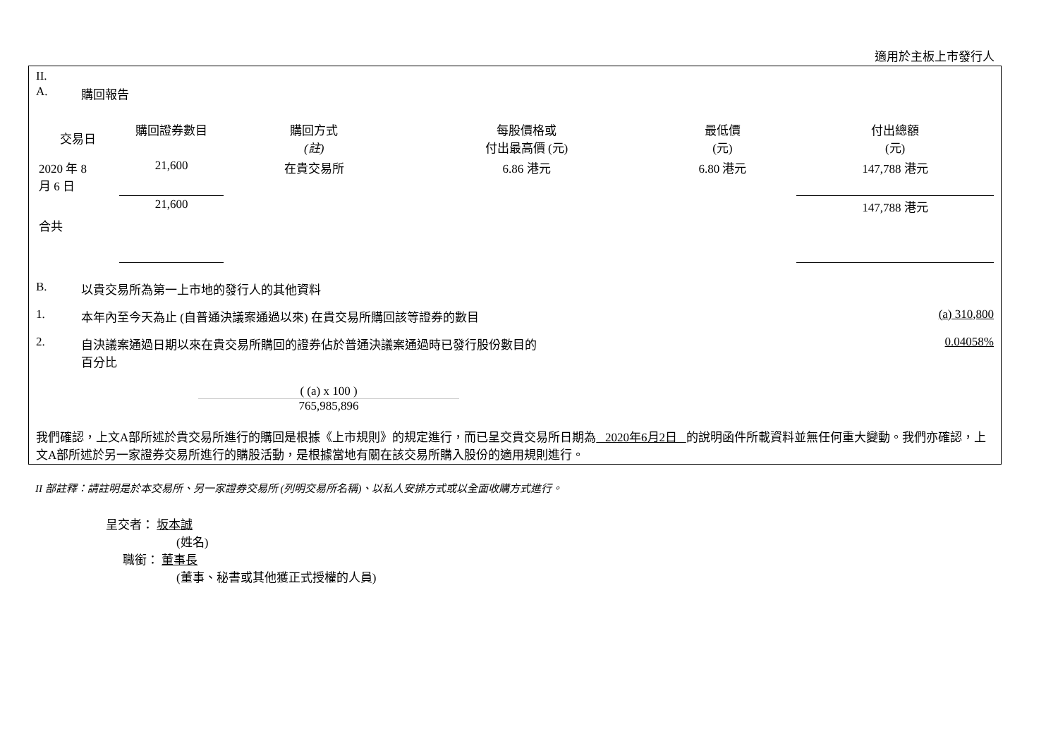適用於主板上市發行人
II.
A. 購回報告
| 交易日 | 購回證券數目 | 購回方式 (註) | 每股價格或 付出最高價 (元) | 最低價 (元) | 付出總額 (元) |
| --- | --- | --- | --- | --- | --- |
| 2020 年 8 月 6 日 | 21,600 | 在貴交易所 | 6.86 港元 | 6.80 港元 | 147,788 港元 |
| 合共 | 21,600 | | | | 147,788 港元 |
B. 以貴交易所為第一上市地的發行人的其他資料
1. 本年內至今天為止 (自普通決議案通過以來) 在貴交易所購回該等證券的數目
(a) 310,800
2. 自決議案通過日期以來在貴交易所購回的證券佔於普通決議案通過時已發行股份數目的
百分比
0.04058%
( (a) x 100 )
765,985,896
我們確認，上文A部所述於貴交易所進行的購回是根據《上市規則》的規定進行，而已呈交貴交易所日期為 2020年6月2日 的說明函件所載資料並無任何重大變動。我們亦確認，上文A部所述於另一家證券交易所進行的購股活動，是根據當地有關在該交易所購入股份的適用規則進行。
II 部註釋：請註明是於本交易所、另一家證券交易所 (列明交易所名稱)、以私人安排方式或以全面收購方式進行。
呈交者： 坂本誠
(姓名)
職銜： 董事長
(董事、秘書或其他獲正式授權的人員)